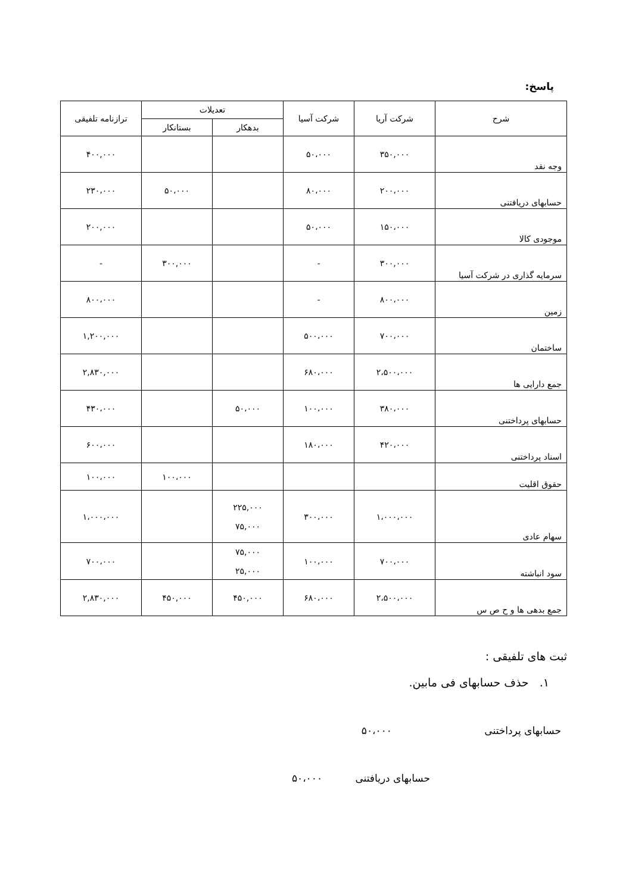پاسخ:
| شرح | شرکت آریا | شرکت آسیا | تعدیلات | | ترازنامه تلفیقی |
| --- | --- | --- | --- | --- | --- |
| | | | بدهکار | بستانکار | |
| وجه نقد | ۳۵۰,۰۰۰ | ۵۰،۰۰۰ | | | ۴۰۰,۰۰۰ |
| حسابهای دریافتنی | ۲۰۰،۰۰۰ | ۸۰،۰۰۰ | | ۵۰،۰۰۰ | ۲۳۰،۰۰۰ |
| موجودی کالا | ۱۵۰،۰۰۰ | ۵۰،۰۰۰ | | | ۲۰۰,۰۰۰ |
| سرمایه گذاری در شرکت آسیا | ۳۰۰,۰۰۰ | - | | ۳۰۰,۰۰۰ | - |
| زمین | ۸۰۰،۰۰۰ | - | | | ۸۰۰،۰۰۰ |
| ساختمان | ۷۰۰،۰۰۰ | ۵۰۰،۰۰۰ | | | ۱,۲۰۰,۰۰۰ |
| جمع دارایی ها | ۲،۵۰۰،۰۰۰ | ۶۸۰،۰۰۰ | | | ۲,۸۳۰,۰۰۰ |
| حسابهای پرداختنی | ۳۸۰،۰۰۰ | ۱۰۰،۰۰۰ | ۵۰،۰۰۰ | | ۴۳۰،۰۰۰ |
| اسناد پرداختنی | ۴۲۰،۰۰۰ | ۱۸۰،۰۰۰ | | | ۶۰۰،۰۰۰ |
| حقوق اقلیت | | | | ۱۰۰،۰۰۰ | ۱۰۰،۰۰۰ |
| سهام عادی | ۱،۰۰۰،۰۰۰ | ۳۰۰،۰۰۰ | ۲۲۵,۰۰۰ ۷۵,۰۰۰ | | ۱،۰۰۰،۰۰۰ |
| سود انباشته | ۷۰۰،۰۰۰ | ۱۰۰،۰۰۰ | ۷۵,۰۰۰ ۲۵,۰۰۰ | | ۷۰۰،۰۰۰ |
| جمع بدهی ها و ح ص س | ۲،۵۰۰،۰۰۰ | ۶۸۰،۰۰۰ | ۴۵۰,۰۰۰ | ۴۵۰,۰۰۰ | ۲,۸۳۰,۰۰۰ |
ثبت های تلفیقی :
۱. حذف حسابهای فی مابین.
حسابهای پرداختنی ۵۰،۰۰۰
حسابهای دریافتنی ۵۰،۰۰۰